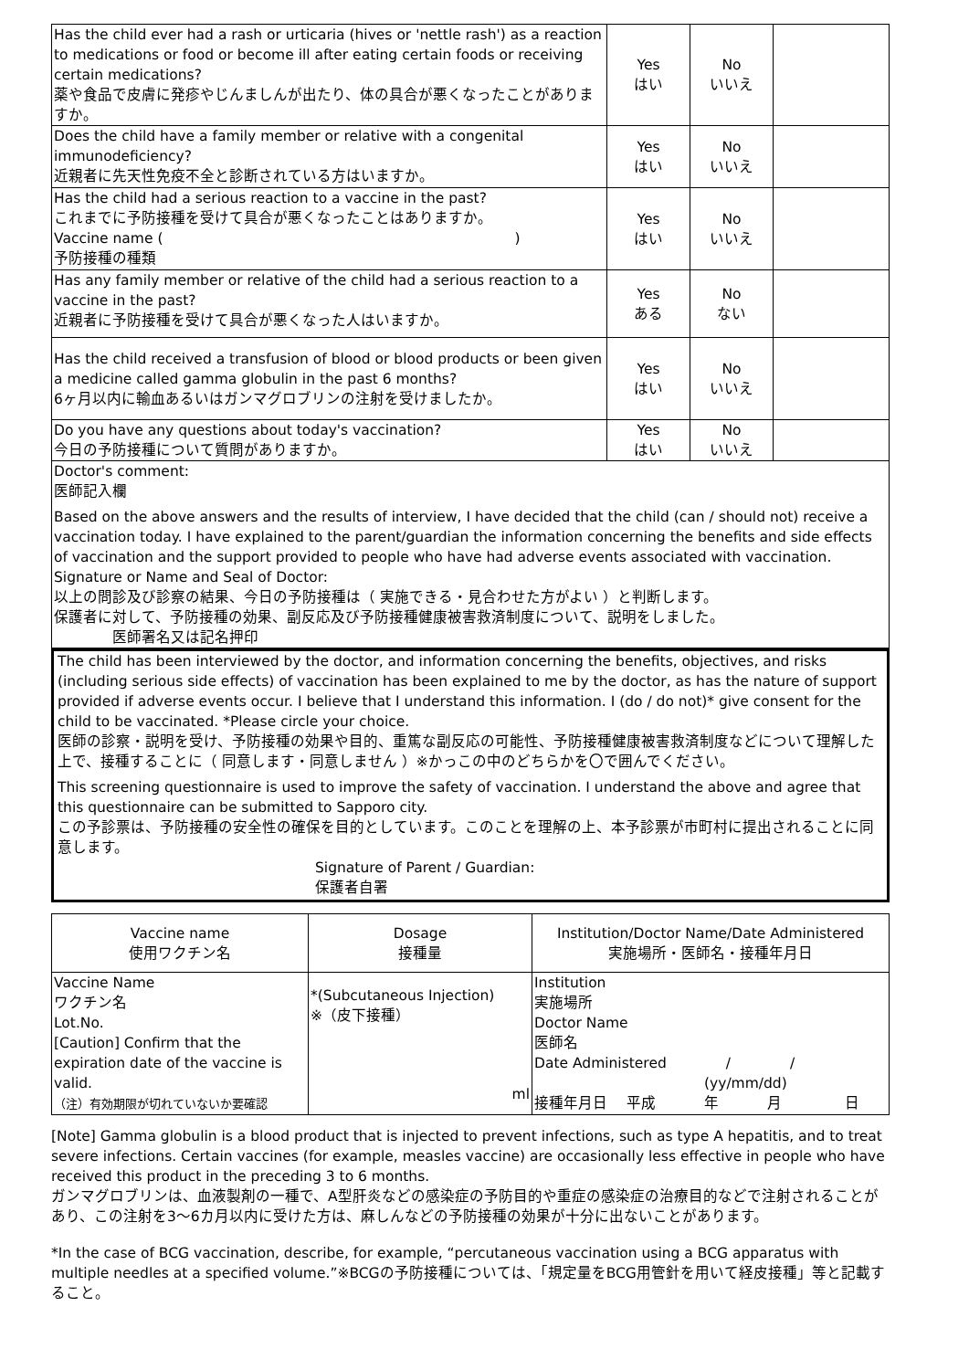| Has the child ever had a rash or urticaria (hives or 'nettle rash') as a reaction to medications or food or become ill after eating certain foods or receiving certain medications? 薬や食品で皮膚に発疹やじんましんが出たり、体の具合が悪くなったことがありますか。 | Yes はい | No いいえ | |
| Does the child have a family member or relative with a congenital immunodeficiency? 近親者に先天性免疫不全と診断されている方はいますか。 | Yes はい | No いいえ | |
| Has the child had a serious reaction to a vaccine in the past? これまでに予防接種を受けて具合が悪くなったことはありますか。 Vaccine name ( ) 予防接種の種類 | Yes はい | No いいえ | |
| Has any family member or relative of the child had a serious reaction to a vaccine in the past? 近親者に予防接種を受けて具合が悪くなった人はいますか。 | Yes ある | No ない | |
| Has the child received a transfusion of blood or blood products or been given a medicine called gamma globulin in the past 6 months? 6ヶ月以内に輸血あるいはガンマグロブリンの注射を受けましたか。 | Yes はい | No いいえ | |
| Do you have any questions about today's vaccination? 今日の予防接種について質問がありますか。 | Yes はい | No いいえ | |
| Doctor's comment: 医師記入欄 Based on the above answers and the results of interview, I have decided that the child (can / should not) receive a vaccination today. I have explained to the parent/guardian the information concerning the benefits and side effects of vaccination and the support provided to people who have had adverse events associated with vaccination. Signature or Name and Seal of Doctor: 以上の問診及び診察の結果、今日の予防接種は（ 実施できる・見合わせた方がよい ）と判断します。 保護者に対して、予防接種の効果、副反応及び予防接種健康被害救済制度について、説明をしました。 医師署名又は記名押印 | | | |
The child has been interviewed by the doctor, and information concerning the benefits, objectives, and risks (including serious side effects) of vaccination has been explained to me by the doctor, as has the nature of support provided if adverse events occur. I believe that I understand this information. I (do / do not)* give consent for the child to be vaccinated. *Please circle your choice.
医師の診察・説明を受け、予防接種の効果や目的、重篤な副反応の可能性、予防接種健康被害救済制度などについて理解した上で、接種することに（ 同意します・同意しません ）※かっこの中のどちらかを〇で囲んでください。
This screening questionnaire is used to improve the safety of vaccination. I understand the above and agree that this questionnaire can be submitted to Sapporo city.
この予診票は、予防接種の安全性の確保を目的としています。このことを理解の上、本予診票が市町村に提出されることに同意します。
Signature of Parent / Guardian:
保護者自署
| Vaccine name 使用ワクチン名 | Dosage 接種量 | Institution/Doctor Name/Date Administered 実施場所・医師名・接種年月日 |
| --- | --- | --- |
| Vaccine Name ワクチン名 Lot.No. [Caution] Confirm that the expiration date of the vaccine is valid. （注）有効期限が切れていないか要確認 | *(Subcutaneous Injection) ※（皮下接種） ml | Institution 実施場所 Doctor Name 医師名 Date Administered / / (yy/mm/dd) 接種年月日 平成 年 月 日 |
[Note] Gamma globulin is a blood product that is injected to prevent infections, such as type A hepatitis, and to treat severe infections. Certain vaccines (for example, measles vaccine) are occasionally less effective in people who have received this product in the preceding 3 to 6 months.
ガンマグロブリンは、血液製剤の一種で、A型肝炎などの感染症の予防目的や重症の感染症の治療目的などで注射されることがあり、この注射を3～6カ月以内に受けた方は、麻しんなどの予防接種の効果が十分に出ないことがあります。
*In the case of BCG vaccination, describe, for example, “percutaneous vaccination using a BCG apparatus with multiple needles at a specified volume.”※BCGの予防接種については、「規定量をBCG用管針を用いて経皮接種」等と記載すること。